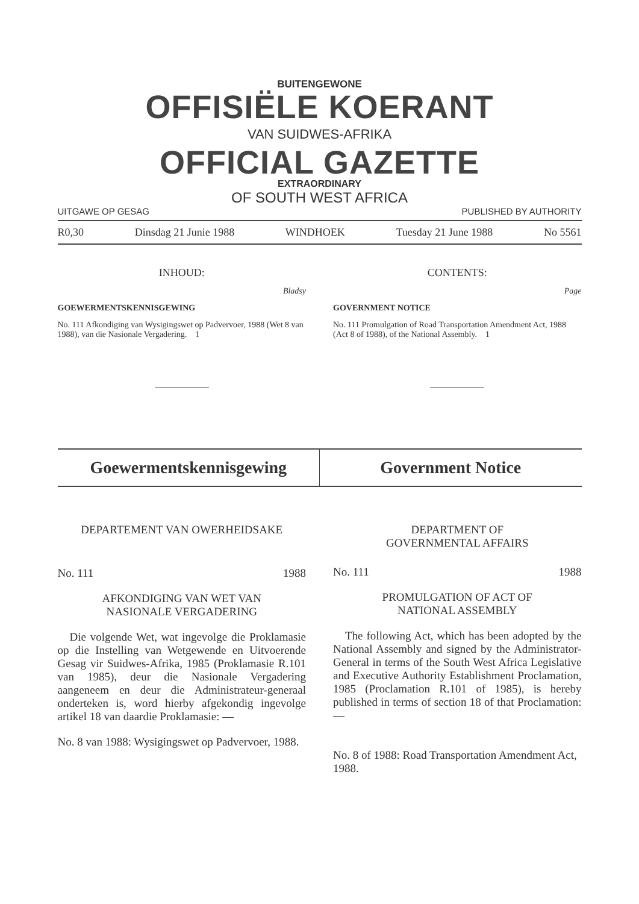BUITENGEWONE
OFFISIËLE KOERANT
VAN SUIDWES-AFRIKA
OFFICIAL GAZETTE
EXTRAORDINARY
OF SOUTH WEST AFRICA
UITGAWE OP GESAG PUBLISHED BY AUTHORITY
R0,30 Dinsdag 21 Junie 1988 WINDHOEK Tuesday 21 June 1988 No 5561
INHOUD:
Bladsy
GOEWERMENTSKENNISGEWING
No. 111 Afkondiging van Wysigingswet op Padvervoer, 1988 (Wet 8 van 1988), van die Nasionale Vergadering. 1
CONTENTS:
Page
GOVERNMENT NOTICE
No. 111 Promulgation of Road Transportation Amendment Act, 1988 (Act 8 of 1988), of the National Assembly. 1
Goewermentskennisgewing Government Notice
DEPARTEMENT VAN OWERHEIDSAKE
No. 111 1988
AFKONDIGING VAN WET VAN
NASIONALE VERGADERING
Die volgende Wet, wat ingevolge die Proklamasie op die Instelling van Wetgewende en Uitvoerende Gesag vir Suidwes-Afrika, 1985 (Proklamasie R.101 van 1985), deur die Nasionale Vergadering aangeneem en deur die Administrateur-generaal onderteken is, word hierby afgekondig ingevolge artikel 18 van daardie Proklamasie: —
No. 8 van 1988: Wysigingswet op Padvervoer, 1988.
DEPARTMENT OF
GOVERNMENTAL AFFAIRS
No. 111 1988
PROMULGATION OF ACT OF
NATIONAL ASSEMBLY
The following Act, which has been adopted by the National Assembly and signed by the Administrator-General in terms of the South West Africa Legislative and Executive Authority Establishment Proclamation, 1985 (Proclamation R.101 of 1985), is hereby published in terms of section 18 of that Proclamation: —
No. 8 of 1988: Road Transportation Amendment Act, 1988.